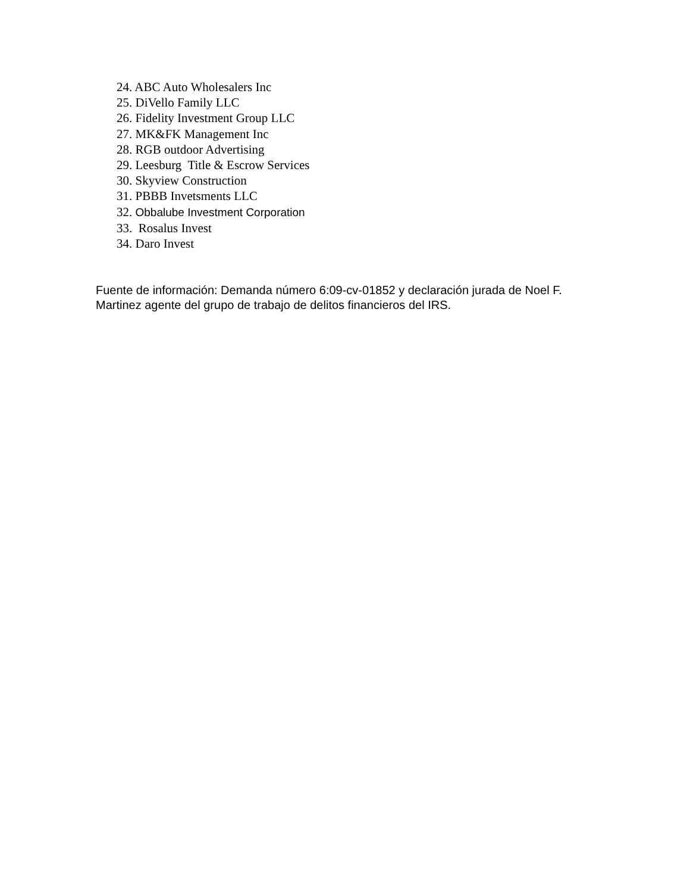24. ABC Auto Wholesalers Inc
25. DiVello Family LLC
26. Fidelity Investment Group LLC
27. MK&FK Management Inc
28. RGB outdoor Advertising
29. Leesburg Title & Escrow Services
30. Skyview Construction
31. PBBB Invetsments LLC
32. Obbalube Investment Corporation
33. Rosalus Invest
34. Daro Invest
Fuente de información: Demanda número 6:09-cv-01852 y declaración jurada de Noel F. Martinez agente del grupo de trabajo de delitos financieros del IRS.